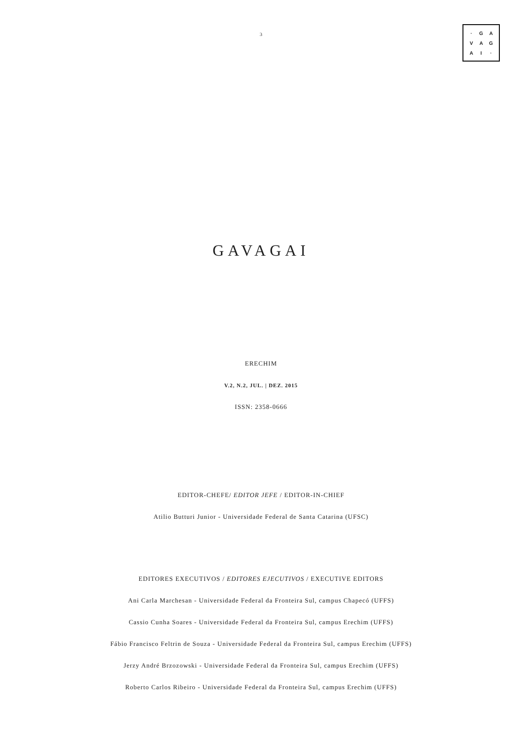3
· GAVAGAI ·
GAVAGAI
ERECHIM
V.2, N.2, JUL. | DEZ. 2015
ISSN: 2358-0666
EDITOR-CHEFE/ EDITOR JEFE / EDITOR-IN-CHIEF
Atilio Butturi Junior - Universidade Federal de Santa Catarina (UFSC)
EDITORES EXECUTIVOS / EDITORES EJECUTIVOS / EXECUTIVE EDITORS
Ani Carla Marchesan - Universidade Federal da Fronteira Sul, campus Chapecó (UFFS)
Cassio Cunha Soares - Universidade Federal da Fronteira Sul, campus Erechim (UFFS)
Fábio Francisco Feltrin de Souza - Universidade Federal da Fronteira Sul, campus Erechim (UFFS)
Jerzy André Brzozowski - Universidade Federal da Fronteira Sul, campus Erechim (UFFS)
Roberto Carlos Ribeiro - Universidade Federal da Fronteira Sul, campus Erechim (UFFS)